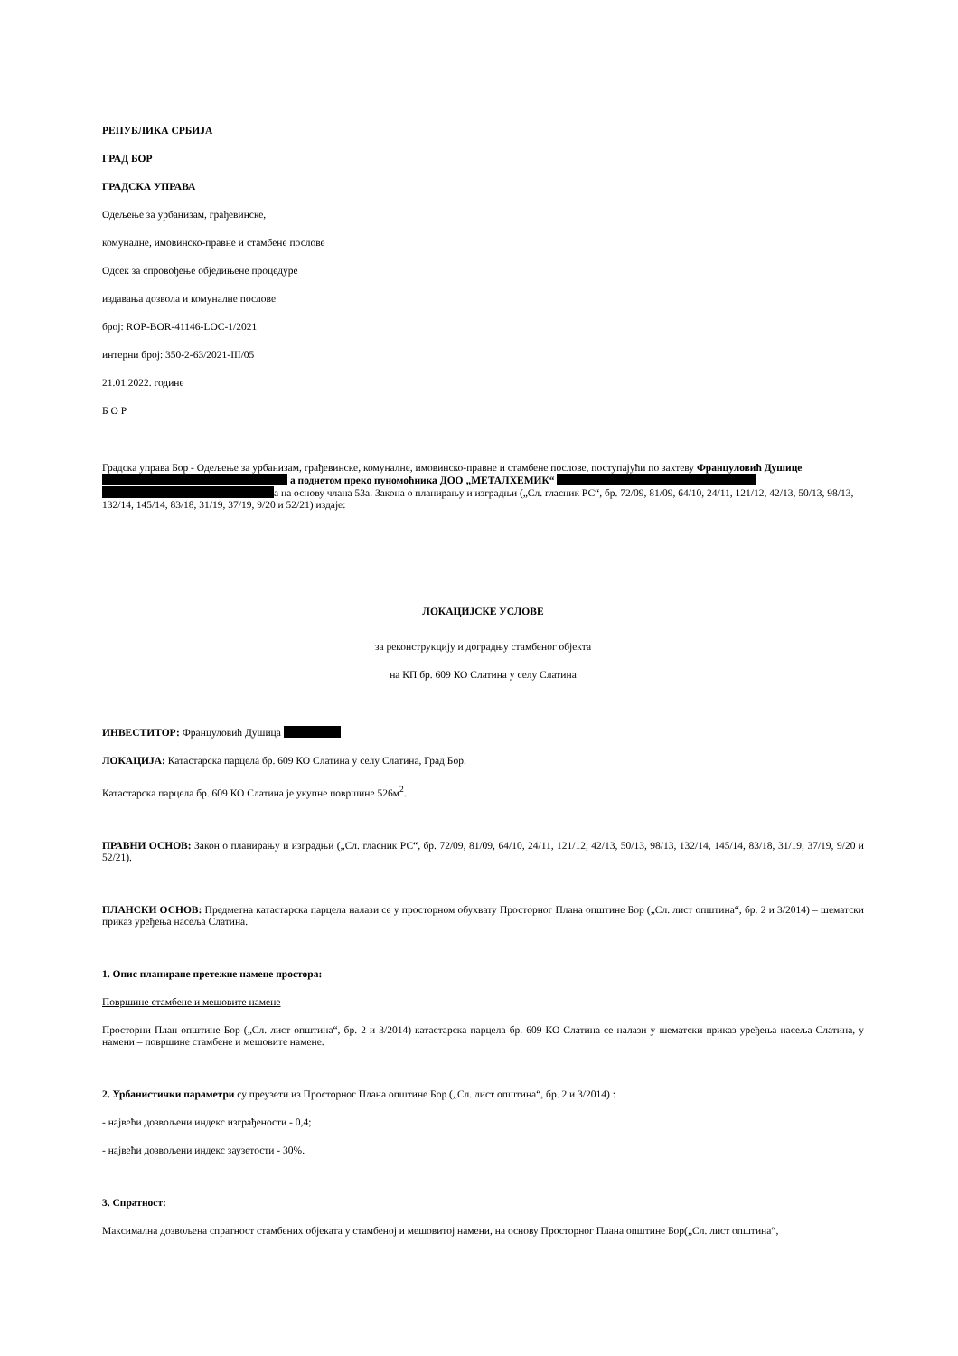РЕПУБЛИКА СРБИЈА
ГРАД БОР
ГРАДСКА УПРАВА
Одељење за урбанизам, грађевинске,
комуналне, имовинско-правне и стамбене послове
Одсек за спровођење обједињене процедуре
издавања дозвола и комуналне послове
број: ROP-BOR-41146-LOC-1/2021
интерни број: 350-2-63/2021-III/05
21.01.2022. године
Б О Р
Градска управа Бор - Одељење за урбанизам, грађевинске, комуналне, имовинско-правне и стамбене послове, поступајући по захтеву Француловић Душице а поднетом преко пуномоћника ДОО „МЕТАЛХЕМИК“ а на основу члана 53а. Закона о планирању и изградњи („Сл. гласник РС“, бр. 72/09, 81/09, 64/10, 24/11, 121/12, 42/13, 50/13, 98/13, 132/14, 145/14, 83/18, 31/19, 37/19, 9/20 и 52/21) издаје:
ЛОКАЦИЈСКЕ УСЛОВЕ
за реконструкцију и доградњу стамбеног објекта
на КП бр. 609 КО Слатина у селу Слатина
ИНВЕСТИТОР: Француловић Душица
ЛОКАЦИЈА: Катастарска парцела бр. 609 КО Слатина у селу Слатина, Град Бор.
Катастарска парцела бр. 609 КО Слатина је укупне површине 526м<sup>2</sup>.
ПРАВНИ ОСНОВ: Закон о планирању и изградњи („Сл. гласник РС“, бр. 72/09, 81/09, 64/10, 24/11, 121/12, 42/13, 50/13, 98/13, 132/14, 145/14, 83/18, 31/19, 37/19, 9/20 и 52/21).
ПЛАНСКИ ОСНОВ: Предметна катастарска парцела налази се у просторном обухвату Просторног Плана општине Бор („Сл. лист општина“, бр. 2 и 3/2014) – шематски приказ уређења насеља Слатина.
1. Опис планиране претежне намене простора:
Површине стамбене и мешовите намене
Просторни План општине Бор („Сл. лист општина“, бр. 2 и 3/2014) катастарска парцела бр. 609 КО Слатина се налази у шематски приказ уређења насеља Слатина, у намени – површине стамбене и мешовите намене.
2. Урбанистички параметри су преузети из Просторног Плана општине Бор („Сл. лист општина“, бр. 2 и 3/2014) :
- највећи дозвољени индекс изграђености - 0,4;
- највећи дозвољени индекс заузетости - 30%.
3. Спратност:
Максимална дозвољена спратност стамбених објеката у стамбеној и мешовитој намени, на основу Просторног Плана општине Бор(„Сл. лист општина“,